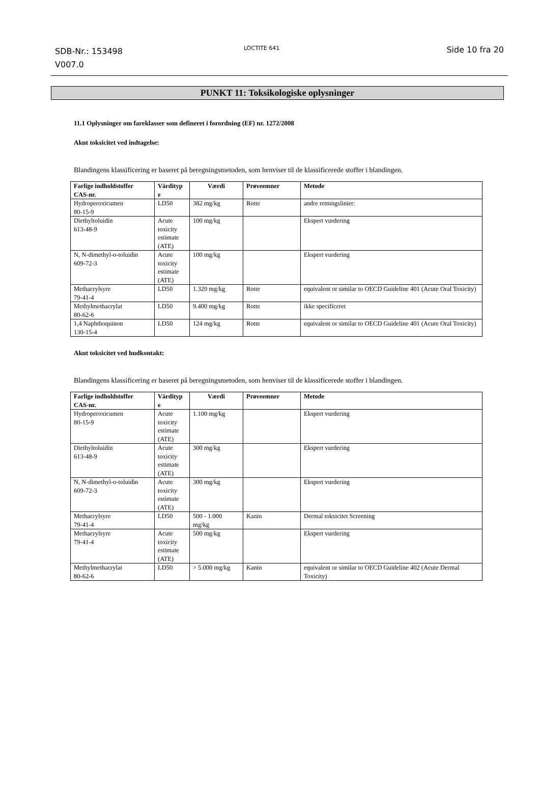SDB-Nr.: 153498
V007.0
LOCTITE 641
Side 10 fra 20
PUNKT 11: Toksikologiske oplysninger
11.1 Oplysninger om fareklasser som defineret i forordning (EF) nr. 1272/2008
Akut toksicitet ved indtagelse:
Blandingens klassificering er baseret på beregningsmetoden, som henviser til de klassificerede stoffer i blandingen.
| Farlige indholdstoffer CAS-nr. | Värdityp e | Værdi | Prøveemner | Metode |
| --- | --- | --- | --- | --- |
| Hydroperoxicumen 80-15-9 | LD50 | 382 mg/kg | Rotte | andre retningslinier: |
| Diethyltoluidin 613-48-9 | Acute toxicity estimate (ATE) | 100 mg/kg | | Ekspert vurdering |
| N, N-dimethyl-o-toluidin 609-72-3 | Acute toxicity estimate (ATE) | 100 mg/kg | | Ekspert vurdering |
| Methacrylsyre 79-41-4 | LD50 | 1.320 mg/kg | Rotte | equivalent or similar to OECD Guideline 401 (Acute Oral Toxicity) |
| Methylmethacrylat 80-62-6 | LD50 | 9.400 mg/kg | Rotte | ikke specificeret |
| 1,4 Naphthoquinon 130-15-4 | LD50 | 124 mg/kg | Rotte | equivalent or similar to OECD Guideline 401 (Acute Oral Toxicity) |
Akut toksicitet ved hudkontakt:
Blandingens klassificering er baseret på beregningsmetoden, som henviser til de klassificerede stoffer i blandingen.
| Farlige indholdstoffer CAS-nr. | Värdityp e | Værdi | Prøveemner | Metode |
| --- | --- | --- | --- | --- |
| Hydroperoxicumen 80-15-9 | Acute toxicity estimate (ATE) | 1.100 mg/kg | | Ekspert vurdering |
| Diethyltoluidin 613-48-9 | Acute toxicity estimate (ATE) | 300 mg/kg | | Ekspert vurdering |
| N, N-dimethyl-o-toluidin 609-72-3 | Acute toxicity estimate (ATE) | 300 mg/kg | | Ekspert vurdering |
| Methacrylsyre 79-41-4 | LD50 | 500 - 1.000 mg/kg | Kanin | Dermal toksicitet Screening |
| Methacrylsyre 79-41-4 | Acute toxicity estimate (ATE) | 500 mg/kg | | Ekspert vurdering |
| Methylmethacrylat 80-62-6 | LD50 | > 5.000 mg/kg | Kanin | equivalent or similar to OECD Guideline 402 (Acute Dermal Toxicity) |